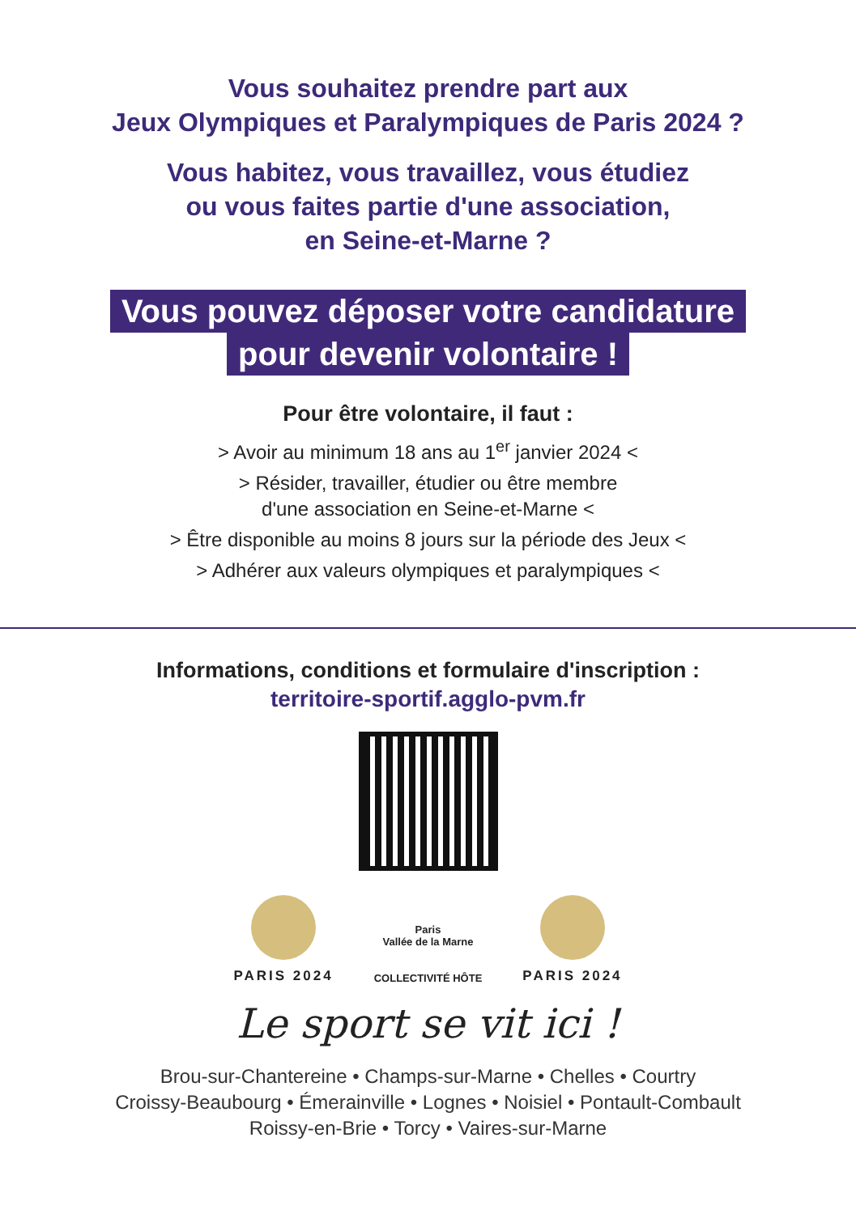Vous souhaitez prendre part aux
Jeux Olympiques et Paralympiques de Paris 2024 ?
Vous habitez, vous travaillez, vous étudiez
ou vous faites partie d'une association,
en Seine-et-Marne ?
Vous pouvez déposer votre candidature
pour devenir volontaire !
Pour être volontaire, il faut :
> Avoir au minimum 18 ans au 1<sup>er</sup> janvier 2024 <
> Résider, travailler, étudier ou être membre
d'une association en Seine-et-Marne <
> Être disponible au moins 8 jours sur la période des Jeux <
> Adhérer aux valeurs olympiques et paralympiques <
Informations, conditions et formulaire d'inscription :
territoire-sportif.agglo-pvm.fr
PARIS 2024
Paris
Vallée de la Marne
COLLECTIVITÉ HÔTE
PARIS 2024
Le sport se vit ici !
Brou-sur-Chantereine • Champs-sur-Marne • Chelles • Courtry
Croissy-Beaubourg • Émerainville • Lognes • Noisiel • Pontault-Combault
Roissy-en-Brie • Torcy • Vaires-sur-Marne